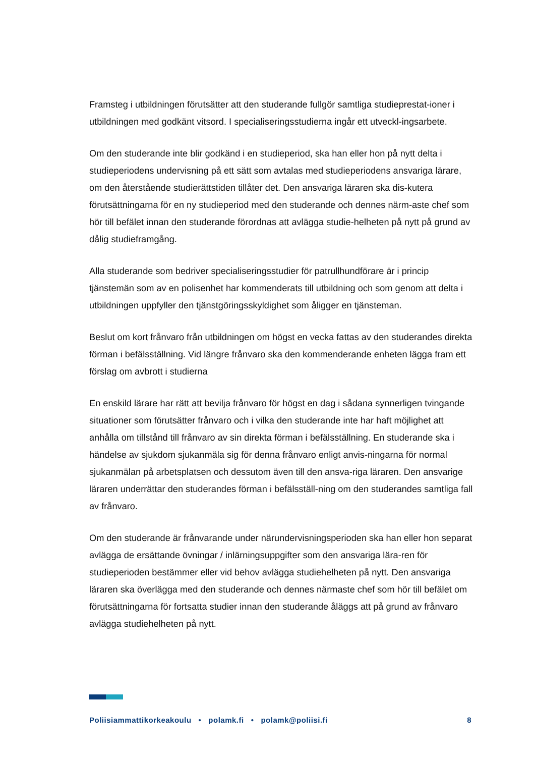Framsteg i utbildningen förutsätter att den studerande fullgör samtliga studieprestat-ioner i utbildningen med godkänt vitsord. I specialiseringsstudierna ingår ett utveckl-ingsarbete.
Om den studerande inte blir godkänd i en studieperiod, ska han eller hon på nytt delta i studieperiodens undervisning på ett sätt som avtalas med studieperiodens ansvariga lärare, om den återstående studierättstiden tillåter det. Den ansvariga läraren ska dis-kutera förutsättningarna för en ny studieperiod med den studerande och dennes närm-aste chef som hör till befälet innan den studerande förordnas att avlägga studie-helheten på nytt på grund av dålig studieframgång.
Alla studerande som bedriver specialiseringsstudier för patrullhundförare är i princip tjänstemän som av en polisenhet har kommenderats till utbildning och som genom att delta i utbildningen uppfyller den tjänstgöringsskyldighet som åligger en tjänsteman.
Beslut om kort frånvaro från utbildningen om högst en vecka fattas av den studerandes direkta förman i befälsställning. Vid längre frånvaro ska den kommenderande enheten lägga fram ett förslag om avbrott i studierna
En enskild lärare har rätt att bevilja frånvaro för högst en dag i sådana synnerligen tvingande situationer som förutsätter frånvaro och i vilka den studerande inte har haft möjlighet att anhålla om tillstånd till frånvaro av sin direkta förman i befälsställning. En studerande ska i händelse av sjukdom sjukanmäla sig för denna frånvaro enligt anvis-ningarna för normal sjukanmälan på arbetsplatsen och dessutom även till den ansva-riga läraren. Den ansvarige läraren underrättar den studerandes förman i befälsställ-ning om den studerandes samtliga fall av frånvaro.
Om den studerande är frånvarande under närundervisningsperioden ska han eller hon separat avlägga de ersättande övningar / inlärningsuppgifter som den ansvariga lära-ren för studieperioden bestämmer eller vid behov avlägga studiehelheten på nytt. Den ansvariga läraren ska överlägga med den studerande och dennes närmaste chef som hör till befälet om förutsättningarna för fortsatta studier innan den studerande åläggs att på grund av frånvaro avlägga studiehelheten på nytt.
Poliisiammattikorkeakoulu • polamk.fi • polamk@poliisi.fi 8